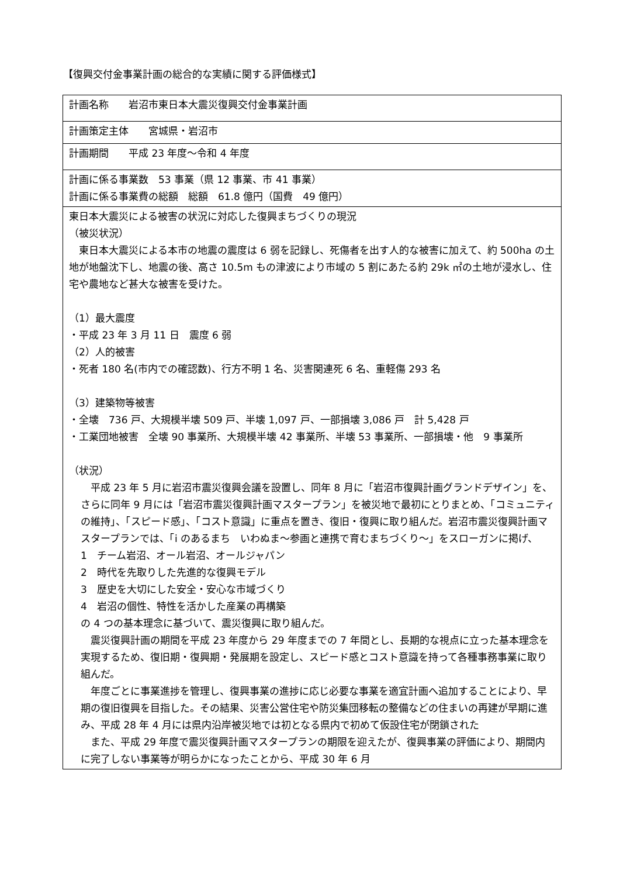【復興交付金事業計画の総合的な実績に関する評価様式】
| 計画名称 岩沼市東日本大震災復興交付金事業計画 |
| 計画策定主体 宮城県・岩沼市 |
| 計画期間 平成 23 年度～令和 4 年度 |
| 計画に係る事業数 53 事業（県 12 事業、市 41 事業） 計画に係る事業費の総額 総額 61.8 億円（国費 49 億円） |
| 東日本大震災による被害の状況に対応した復興まちづくりの現況 （被災状況） 東日本大震災による本市の地震の震度は 6 弱を記録し、死傷者を出す人的な被害に加えて、約 500ha の土地が地盤沈下し、地震の後、高さ 10.5m もの津波により市域の 5 割にあたる約 29k ㎡の土地が浸水し、住宅や農地など甚大な被害を受けた。 （1）最大震度 ・平成 23 年 3 月 11 日 震度 6 弱 （2）人的被害 ・死者 180 名(市内での確認数)、行方不明 1 名、災害関連死 6 名、重軽傷 293 名 （3）建築物等被害 ・全壊 736 戸、大規模半壊 509 戸、半壊 1,097 戸、一部損壊 3,086 戸 計 5,428 戸 ・工業団地被害 全壊 90 事業所、大規模半壊 42 事業所、半壊 53 事業所、一部損壊・他 9 事業所 （状況） 平成 23 年 5 月に岩沼市震災復興会議を設置し、同年 8 月に「岩沼市復興計画グランドデザイン」を、さらに同年 9 月には「岩沼市震災復興計画マスタープラン」を被災地で最初にとりまとめ、「コミュニティの維持」、「スピード感」、「コスト意識」に重点を置き、復旧・復興に取り組んだ。岩沼市震災復興計画マスタープランでは、「i のあるまち いわぬま～参画と連携で育むまちづくり～」をスローガンに掲げ、 1 チーム岩沼、オール岩沼、オールジャパン 2 時代を先取りした先進的な復興モデル 3 歴史を大切にした安全・安心な市域づくり 4 岩沼の個性、特性を活かした産業の再構築 の 4 つの基本理念に基づいて、震災復興に取り組んだ。 震災復興計画の期間を平成 23 年度から 29 年度までの 7 年間とし、長期的な視点に立った基本理念を実現するため、復旧期・復興期・発展期を設定し、スピード感とコスト意識を持って各種事務事業に取り組んだ。 年度ごとに事業進捗を管理し、復興事業の進捗に応じ必要な事業を適宜計画へ追加することにより、早期の復旧復興を目指した。その結果、災害公営住宅や防災集団移転の整備などの住まいの再建が早期に進み、平成 28 年 4 月には県内沿岸被災地では初となる県内で初めて仮設住宅が閉鎖された また、平成 29 年度で震災復興計画マスタープランの期限を迎えたが、復興事業の評価により、期間内に完了しない事業等が明らかになったことから、平成 30 年 6 月 |